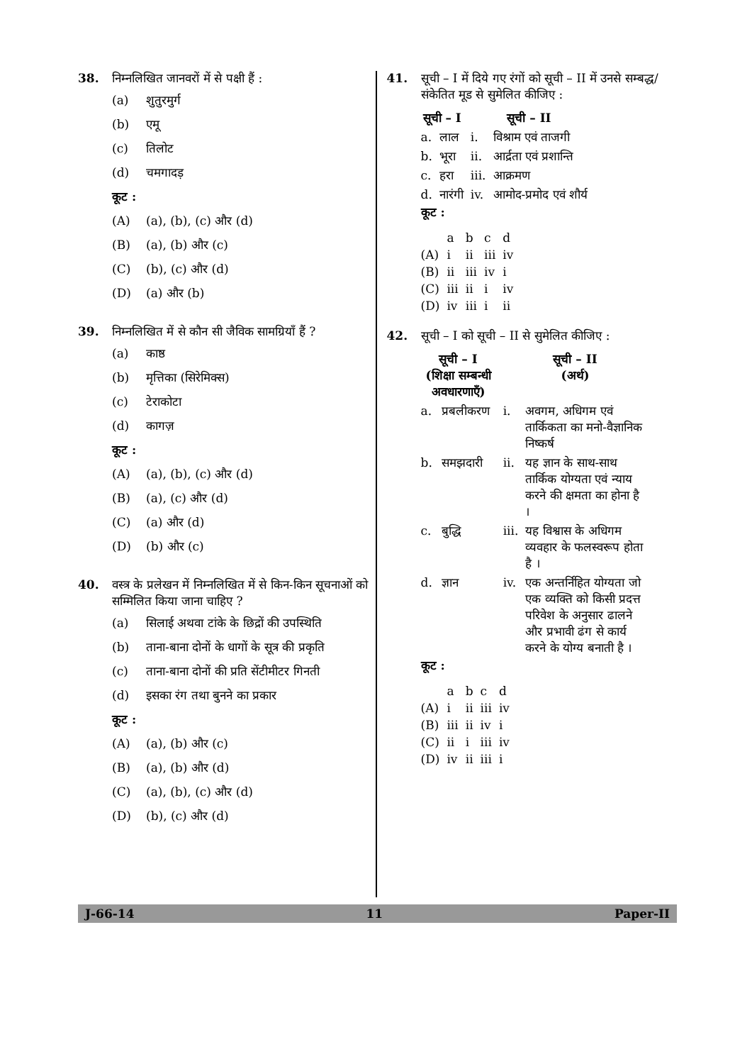38. निम्नलिखित जानवरों में से पक्षी हैं :
(a) शुतुरमुर्ग
(b) एमू
(c) तिलोट
(d) चमगादड़
कूट :
(A) (a), (b), (c) और (d)
(B) (a), (b) और (c)
(C) (b), (c) और (d)
(D) (a) और (b)
39. निम्नलिखित में से कौन सी जैविक सामग्रियाँ हैं ?
(a) काष्ठ
(b) मृत्तिका (सिरेमिक्स)
(c) टेराकोटा
(d) कागज़
कूट :
(A) (a), (b), (c) और (d)
(B) (a), (c) और (d)
(C) (a) और (d)
(D) (b) और (c)
40. वस्त्र के प्रलेखन में निम्नलिखित में से किन-किन सूचनाओं को सम्मिलित किया जाना चाहिए ?
(a) सिलाई अथवा टांके के छिद्रों की उपस्थिति
(b) ताना-बाना दोनों के धागों के सूत्र की प्रकृति
(c) ताना-बाना दोनों की प्रति सेंटीमीटर गिनती
(d) इसका रंग तथा बुनने का प्रकार
कूट :
(A) (a), (b) और (c)
(B) (a), (b) और (d)
(C) (a), (b), (c) और (d)
(D) (b), (c) और (d)
41. सूची – I में दिये गए रंगों को सूची – II में उनसे सम्बद्ध/संकेतित मूड से सुमेलित कीजिए :
| सूची – I | | सूची – II | |
| --- | --- | --- | --- |
| a. | लाल | i. | विश्राम एवं ताजगी |
| b. | भूरा | ii. | आर्द्रता एवं प्रशान्ति |
| c. | हरा | iii. | आक्रमण |
| d. | नारंगी | iv. | आमोद-प्रमोद एवं शौर्य |
कूट :
| | a | b | c | d |
| (A) | i | ii | iii | iv |
| (B) | ii | iii | iv | i |
| (C) | iii | ii | i | iv |
| (D) | iv | iii | i | ii |
42. सूची – I को सूची – II से सुमेलित कीजिए :
| सूची – I (शिक्षा सम्बन्धी अवधारणाएँ) | | सूची – II (अर्थ) | |
| --- | --- | --- | --- |
| a. | प्रबलीकरण | i. | अवगम, अधिगम एवं तार्किकता का मनो-वैज्ञानिक निष्कर्ष |
| b. | समझदारी | ii. | यह ज्ञान के साथ-साथ तार्किक योग्यता एवं न्याय करने की क्षमता का होना है । |
| c. | बुद्धि | iii. | यह विश्वास के अधिगम व्यवहार के फलस्वरूप होता है । |
| d. | ज्ञान | iv. | एक अन्तर्निहित योग्यता जो एक व्यक्ति को किसी प्रदत्त परिवेश के अनुसार ढालने और प्रभावी ढंग से कार्य करने के योग्य बनाती है । |
कूट :
| | a | b | c | d |
| (A) | i | ii | iii | iv |
| (B) | iii | ii | iv | i |
| (C) | ii | i | iii | iv |
| (D) | iv | ii | iii | i |
J-66-14 11 Paper-II